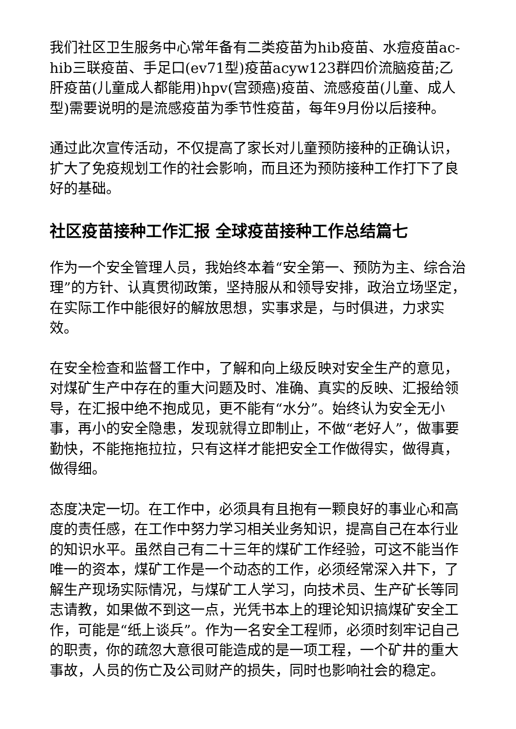我们社区卫生服务中心常年备有二类疫苗为hib疫苗、水痘疫苗ac-hib三联疫苗、手足口(ev71型)疫苗acyw123群四价流脑疫苗;乙肝疫苗(儿童成人都能用)hpv(宫颈癌)疫苗、流感疫苗(儿童、成人型)需要说明的是流感疫苗为季节性疫苗，每年9月份以后接种。
通过此次宣传活动，不仅提高了家长对儿童预防接种的正确认识，扩大了免疫规划工作的社会影响，而且还为预防接种工作打下了良好的基础。
社区疫苗接种工作汇报 全球疫苗接种工作总结篇七
作为一个安全管理人员，我始终本着“安全第一、预防为主、综合治理”的方针、认真贯彻政策，坚持服从和领导安排，政治立场坚定，在实际工作中能很好的解放思想，实事求是，与时俱进，力求实效。
在安全检查和监督工作中，了解和向上级反映对安全生产的意见，对煤矿生产中存在的重大问题及时、准确、真实的反映、汇报给领导，在汇报中绝不抱成见，更不能有“水分”。始终认为安全无小事，再小的安全隐患，发现就得立即制止，不做“老好人”，做事要勤快，不能拖拖拉拉，只有这样才能把安全工作做得实，做得真，做得细。
态度决定一切。在工作中，必须具有且抱有一颗良好的事业心和高度的责任感，在工作中努力学习相关业务知识，提高自己在本行业的知识水平。虽然自己有二十三年的煤矿工作经验，可这不能当作唯一的资本，煤矿工作是一个动态的工作，必须经常深入井下，了解生产现场实际情况，与煤矿工人学习，向技术员、生产矿长等同志请教，如果做不到这一点，光凭书本上的理论知识搞煤矿安全工作，可能是“纸上谈兵”。作为一名安全工程师，必须时刻牢记自己的职责，你的疏忽大意很可能造成的是一项工程，一个矿井的重大事故，人员的伤亡及公司财产的损失，同时也影响社会的稳定。